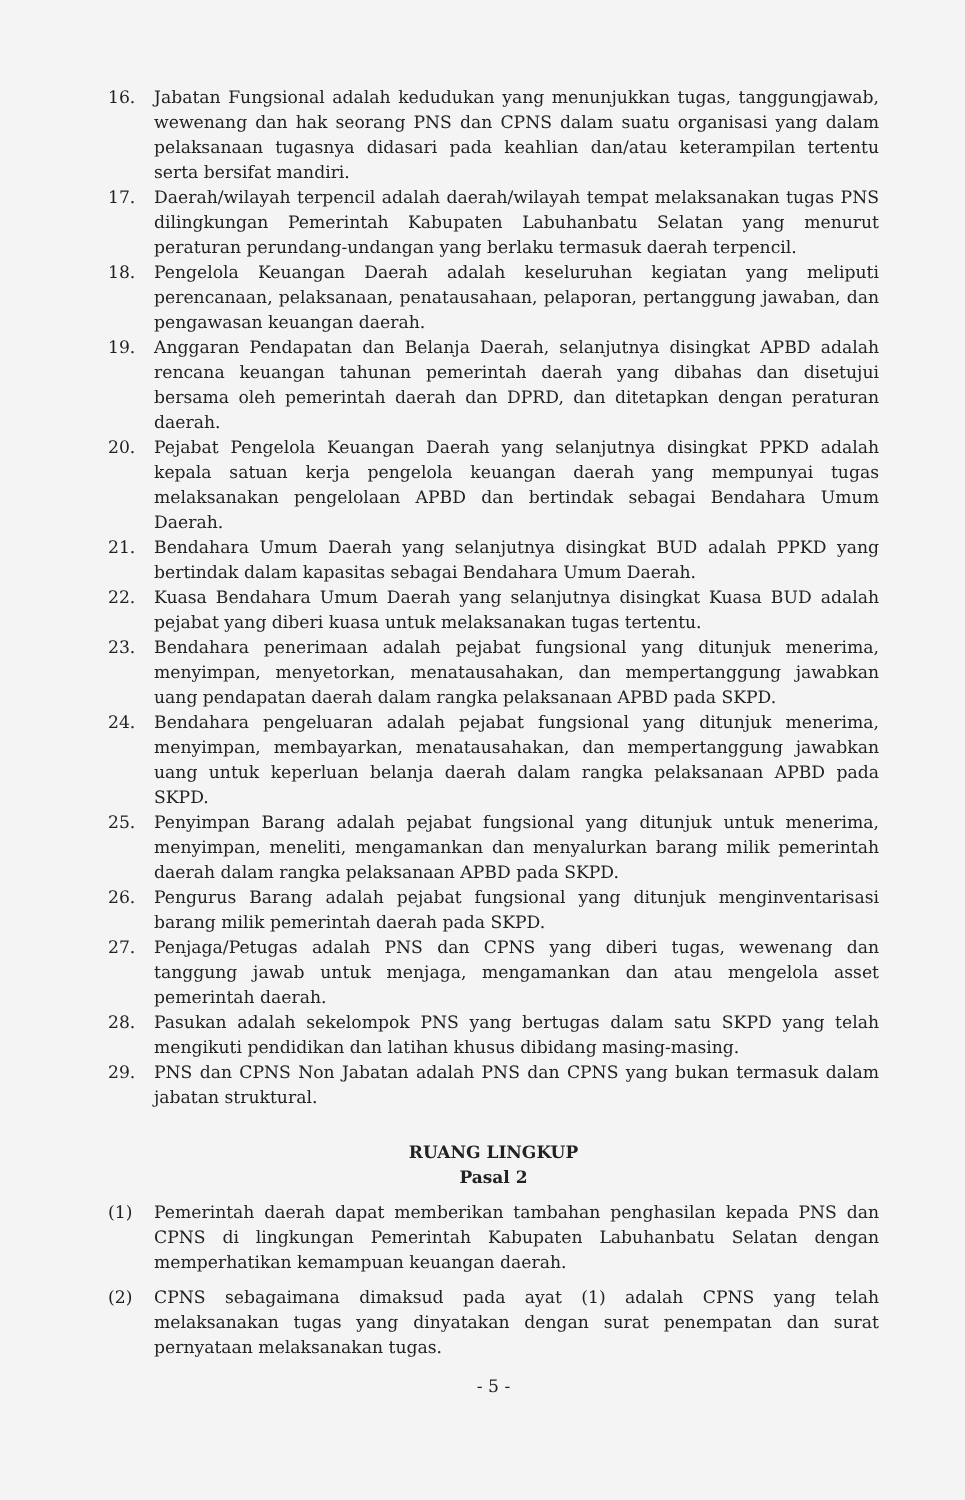16. Jabatan Fungsional adalah kedudukan yang menunjukkan tugas, tanggungjawab, wewenang dan hak seorang PNS dan CPNS dalam suatu organisasi yang dalam pelaksanaan tugasnya didasari pada keahlian dan/atau keterampilan tertentu serta bersifat mandiri.
17. Daerah/wilayah terpencil adalah daerah/wilayah tempat melaksanakan tugas PNS dilingkungan Pemerintah Kabupaten Labuhanbatu Selatan yang menurut peraturan perundang-undangan yang berlaku termasuk daerah terpencil.
18. Pengelola Keuangan Daerah adalah keseluruhan kegiatan yang meliputi perencanaan, pelaksanaan, penatausahaan, pelaporan, pertanggung jawaban, dan pengawasan keuangan daerah.
19. Anggaran Pendapatan dan Belanja Daerah, selanjutnya disingkat APBD adalah rencana keuangan tahunan pemerintah daerah yang dibahas dan disetujui bersama oleh pemerintah daerah dan DPRD, dan ditetapkan dengan peraturan daerah.
20. Pejabat Pengelola Keuangan Daerah yang selanjutnya disingkat PPKD adalah kepala satuan kerja pengelola keuangan daerah yang mempunyai tugas melaksanakan pengelolaan APBD dan bertindak sebagai Bendahara Umum Daerah.
21. Bendahara Umum Daerah yang selanjutnya disingkat BUD adalah PPKD yang bertindak dalam kapasitas sebagai Bendahara Umum Daerah.
22. Kuasa Bendahara Umum Daerah yang selanjutnya disingkat Kuasa BUD adalah pejabat yang diberi kuasa untuk melaksanakan tugas tertentu.
23. Bendahara penerimaan adalah pejabat fungsional yang ditunjuk menerima, menyimpan, menyetorkan, menatausahakan, dan mempertanggung jawabkan uang pendapatan daerah dalam rangka pelaksanaan APBD pada SKPD.
24. Bendahara pengeluaran adalah pejabat fungsional yang ditunjuk menerima, menyimpan, membayarkan, menatausahakan, dan mempertanggung jawabkan uang untuk keperluan belanja daerah dalam rangka pelaksanaan APBD pada SKPD.
25. Penyimpan Barang adalah pejabat fungsional yang ditunjuk untuk menerima, menyimpan, meneliti, mengamankan dan menyalurkan barang milik pemerintah daerah dalam rangka pelaksanaan APBD pada SKPD.
26. Pengurus Barang adalah pejabat fungsional yang ditunjuk menginventarisasi barang milik pemerintah daerah pada SKPD.
27. Penjaga/Petugas adalah PNS dan CPNS yang diberi tugas, wewenang dan tanggung jawab untuk menjaga, mengamankan dan atau mengelola asset pemerintah daerah.
28. Pasukan adalah sekelompok PNS yang bertugas dalam satu SKPD yang telah mengikuti pendidikan dan latihan khusus dibidang masing-masing.
29. PNS dan CPNS Non Jabatan adalah PNS dan CPNS yang bukan termasuk dalam jabatan struktural.
RUANG LINGKUP
Pasal 2
(1) Pemerintah daerah dapat memberikan tambahan penghasilan kepada PNS dan CPNS di lingkungan Pemerintah Kabupaten Labuhanbatu Selatan dengan memperhatikan kemampuan keuangan daerah.
(2) CPNS sebagaimana dimaksud pada ayat (1) adalah CPNS yang telah melaksanakan tugas yang dinyatakan dengan surat penempatan dan surat pernyataan melaksanakan tugas.
- 5 -